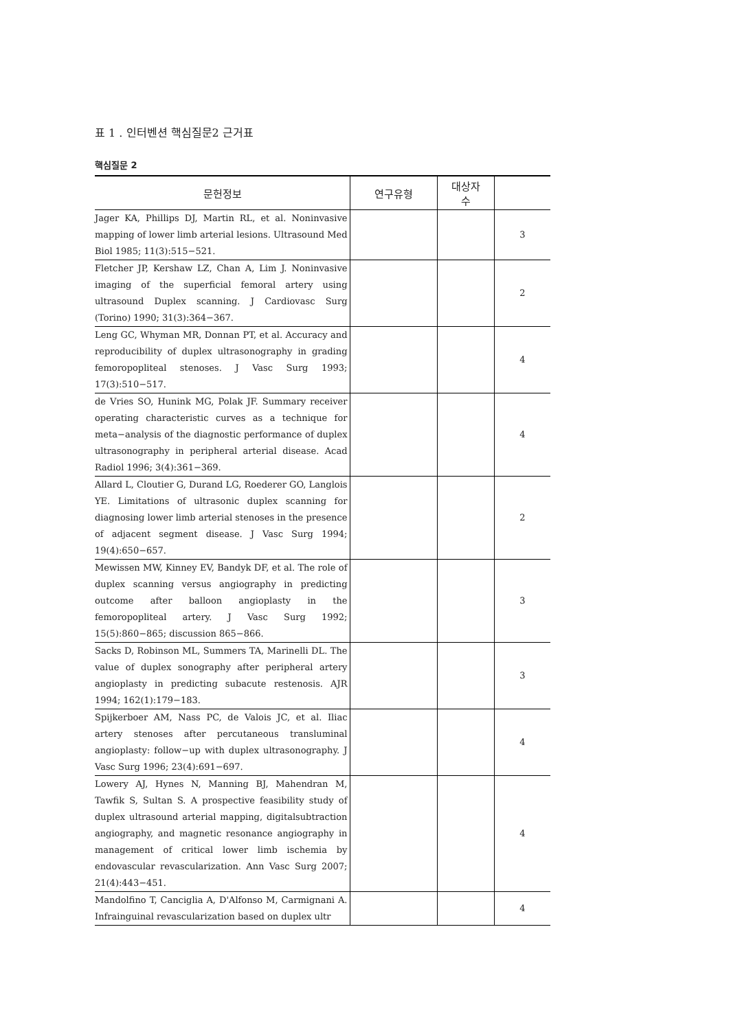표 1 . 인터벤션 핵심질문2 근거표
핵심질문 2
| 문헌정보 | 연구유형 | 대상자 수 | |
| --- | --- | --- | --- |
| Jager KA, Phillips DJ, Martin RL, et al. Noninvasive mapping of lower limb arterial lesions. Ultrasound Med Biol 1985; 11(3):515−521. | | | 3 |
| Fletcher JP, Kershaw LZ, Chan A, Lim J. Noninvasive imaging of the superficial femoral artery using ultrasound Duplex scanning. J Cardiovasc Surg (Torino) 1990; 31(3):364−367. | | | 2 |
| Leng GC, Whyman MR, Donnan PT, et al. Accuracy and reproducibility of duplex ultrasonography in grading femoropopliteal stenoses. J Vasc Surg 1993; 17(3):510−517. | | | 4 |
| de Vries SO, Hunink MG, Polak JF. Summary receiver operating characteristic curves as a technique for meta−analysis of the diagnostic performance of duplex ultrasonography in peripheral arterial disease. Acad Radiol 1996; 3(4):361−369. | | | 4 |
| Allard L, Cloutier G, Durand LG, Roederer GO, Langlois YE. Limitations of ultrasonic duplex scanning for diagnosing lower limb arterial stenoses in the presence of adjacent segment disease. J Vasc Surg 1994; 19(4):650−657. | | | 2 |
| Mewissen MW, Kinney EV, Bandyk DF, et al. The role of duplex scanning versus angiography in predicting outcome after balloon angioplasty in the femoropopliteal artery. J Vasc Surg 1992; 15(5):860−865; discussion 865−866. | | | 3 |
| Sacks D, Robinson ML, Summers TA, Marinelli DL. The value of duplex sonography after peripheral artery angioplasty in predicting subacute restenosis. AJR 1994; 162(1):179−183. | | | 3 |
| Spijkerboer AM, Nass PC, de Valois JC, et al. Iliac artery stenoses after percutaneous transluminal angioplasty: follow−up with duplex ultrasonography. J Vasc Surg 1996; 23(4):691−697. | | | 4 |
| Lowery AJ, Hynes N, Manning BJ, Mahendran M, Tawfik S, Sultan S. A prospective feasibility study of duplex ultrasound arterial mapping, digitalsubtraction angiography, and magnetic resonance angiography in management of critical lower limb ischemia by endovascular revascularization. Ann Vasc Surg 2007; 21(4):443−451. | | | 4 |
| Mandolfino T, Canciglia A, D'Alfonso M, Carmignani A. Infrainguinal revascularization based on duplex ultr | | | 4 |